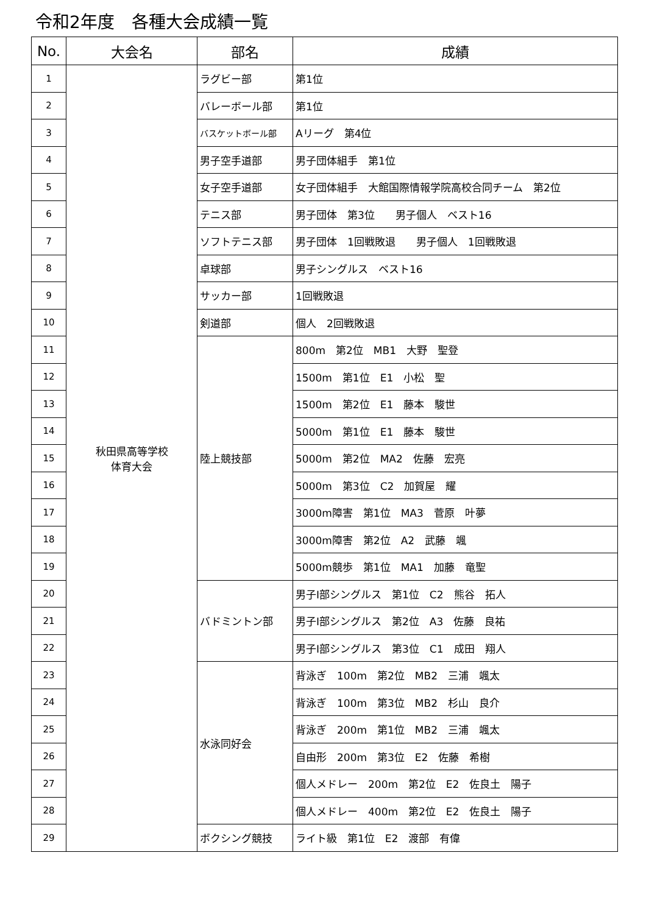令和2年度　各種大会成績一覧
| No. | 大会名 | 部名 | 成績 |
| --- | --- | --- | --- |
| 1 | 秋田県高等学校 体育大会 | ラグビー部 | 第1位 |
| 2 | | バレーボール部 | 第1位 |
| 3 | | バスケットボール部 | Aリーグ 第4位 |
| 4 | | 男子空手道部 | 男子団体組手 第1位 |
| 5 | | 女子空手道部 | 女子団体組手 大館国際情報学院高校合同チーム 第2位 |
| 6 | | テニス部 | 男子団体 第3位 男子個人 ベスト16 |
| 7 | | ソフトテニス部 | 男子団体 1回戦敗退 男子個人 1回戦敗退 |
| 8 | | 卓球部 | 男子シングルス ベスト16 |
| 9 | | サッカー部 | 1回戦敗退 |
| 10 | | 剣道部 | 個人 2回戦敗退 |
| 11 | | 陸上競技部 | 800m 第2位 MB1 大野 聖登 |
| 12 | | | 1500m 第1位 E1 小松 聖 |
| 13 | | | 1500m 第2位 E1 藤本 駿世 |
| 14 | | | 5000m 第1位 E1 藤本 駿世 |
| 15 | | | 5000m 第2位 MA2 佐藤 宏亮 |
| 16 | | | 5000m 第3位 C2 加賀屋 耀 |
| 17 | | | 3000m障害 第1位 MA3 菅原 叶夢 |
| 18 | | | 3000m障害 第2位 A2 武藤 颯 |
| 19 | | | 5000m競歩 第1位 MA1 加藤 竜聖 |
| 20 | | バドミントン部 | 男子Ⅰ部シングルス 第1位 C2 熊谷 拓人 |
| 21 | | | 男子Ⅰ部シングルス 第2位 A3 佐藤 良祐 |
| 22 | | | 男子Ⅰ部シングルス 第3位 C1 成田 翔人 |
| 23 | | 水泳同好会 | 背泳ぎ 100m 第2位 MB2 三浦 颯太 |
| 24 | | | 背泳ぎ 100m 第3位 MB2 杉山 良介 |
| 25 | | | 背泳ぎ 200m 第1位 MB2 三浦 颯太 |
| 26 | | | 自由形 200m 第3位 E2 佐藤 希樹 |
| 27 | | | 個人メドレー 200m 第2位 E2 佐良土 陽子 |
| 28 | | | 個人メドレー 400m 第2位 E2 佐良土 陽子 |
| 29 | | ボクシング競技 | ライト級 第1位 E2 渡部 有偉 |